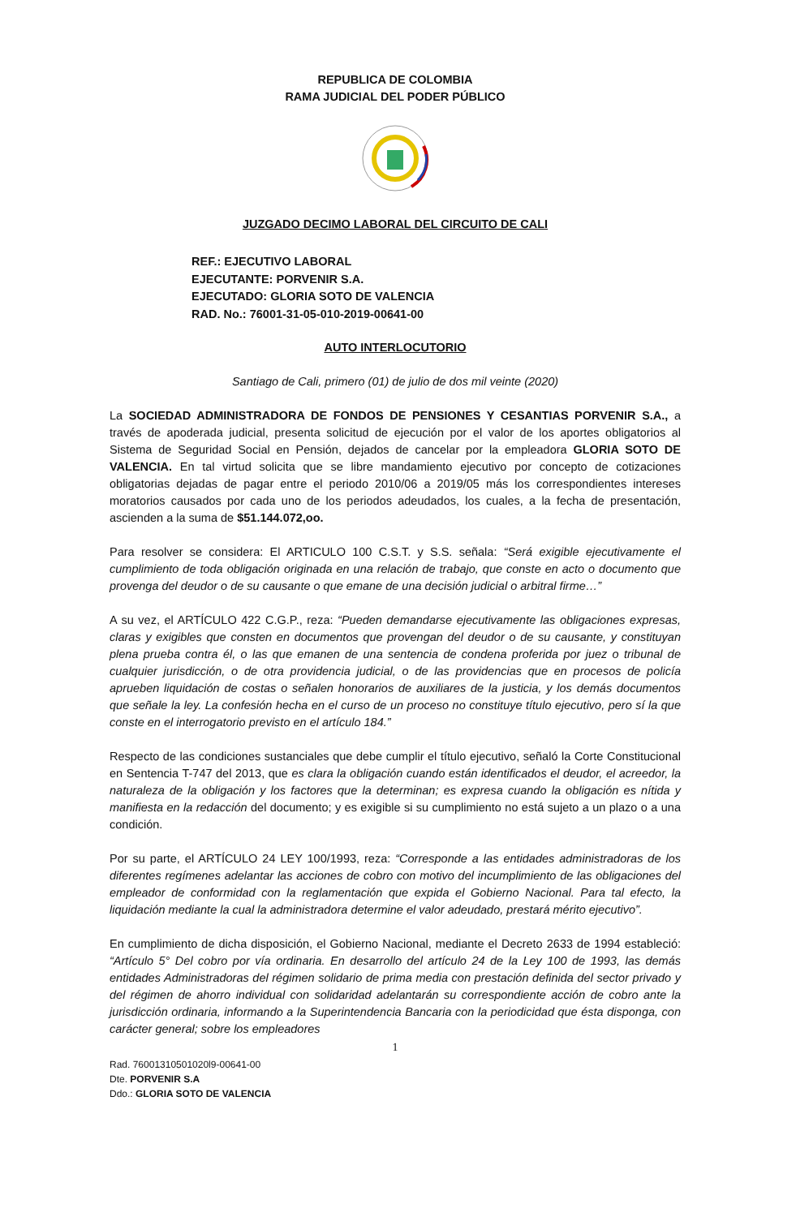REPUBLICA DE COLOMBIA
RAMA JUDICIAL DEL PODER PÚBLICO
JUZGADO DECIMO LABORAL DEL CIRCUITO DE CALI
REF.: EJECUTIVO LABORAL
EJECUTANTE: PORVENIR S.A.
EJECUTADO: GLORIA SOTO DE VALENCIA
RAD. No.: 76001-31-05-010-2019-00641-00
AUTO INTERLOCUTORIO
Santiago de Cali, primero (01) de julio de dos mil veinte (2020)
La SOCIEDAD ADMINISTRADORA DE FONDOS DE PENSIONES Y CESANTIAS PORVENIR S.A., a través de apoderada judicial, presenta solicitud de ejecución por el valor de los aportes obligatorios al Sistema de Seguridad Social en Pensión, dejados de cancelar por la empleadora GLORIA SOTO DE VALENCIA. En tal virtud solicita que se libre mandamiento ejecutivo por concepto de cotizaciones obligatorias dejadas de pagar entre el periodo 2010/06 a 2019/05 más los correspondientes intereses moratorios causados por cada uno de los periodos adeudados, los cuales, a la fecha de presentación, ascienden a la suma de $51.144.072,oo.
Para resolver se considera: El ARTICULO 100 C.S.T. y S.S. señala: “Será exigible ejecutivamente el cumplimiento de toda obligación originada en una relación de trabajo, que conste en acto o documento que provenga del deudor o de su causante o que emane de una decisión judicial o arbitral firme…”
A su vez, el ARTÍCULO 422 C.G.P., reza: “Pueden demandarse ejecutivamente las obligaciones expresas, claras y exigibles que consten en documentos que provengan del deudor o de su causante, y constituyan plena prueba contra él, o las que emanen de una sentencia de condena proferida por juez o tribunal de cualquier jurisdicción, o de otra providencia judicial, o de las providencias que en procesos de policía aprueben liquidación de costas o señalen honorarios de auxiliares de la justicia, y los demás documentos que señale la ley. La confesión hecha en el curso de un proceso no constituye título ejecutivo, pero sí la que conste en el interrogatorio previsto en el artículo 184.”
Respecto de las condiciones sustanciales que debe cumplir el título ejecutivo, señaló la Corte Constitucional en Sentencia T-747 del 2013, que es clara la obligación cuando están identificados el deudor, el acreedor, la naturaleza de la obligación y los factores que la determinan; es expresa cuando la obligación es nítida y manifiesta en la redacción del documento; y es exigible si su cumplimiento no está sujeto a un plazo o a una condición.
Por su parte, el ARTÍCULO 24 LEY 100/1993, reza: “Corresponde a las entidades administradoras de los diferentes regímenes adelantar las acciones de cobro con motivo del incumplimiento de las obligaciones del empleador de conformidad con la reglamentación que expida el Gobierno Nacional. Para tal efecto, la liquidación mediante la cual la administradora determine el valor adeudado, prestará mérito ejecutivo”.
En cumplimiento de dicha disposición, el Gobierno Nacional, mediante el Decreto 2633 de 1994 estableció: “Artículo 5° Del cobro por vía ordinaria. En desarrollo del artículo 24 de la Ley 100 de 1993, las demás entidades Administradoras del régimen solidario de prima media con prestación definida del sector privado y del régimen de ahorro individual con solidaridad adelantarán su correspondiente acción de cobro ante la jurisdicción ordinaria, informando a la Superintendencia Bancaria con la periodicidad que ésta disponga, con carácter general; sobre los empleadores
1
Rad. 76001310501020l9-00641-00
Dte. PORVENIR S.A
Ddo.: GLORIA SOTO DE VALENCIA